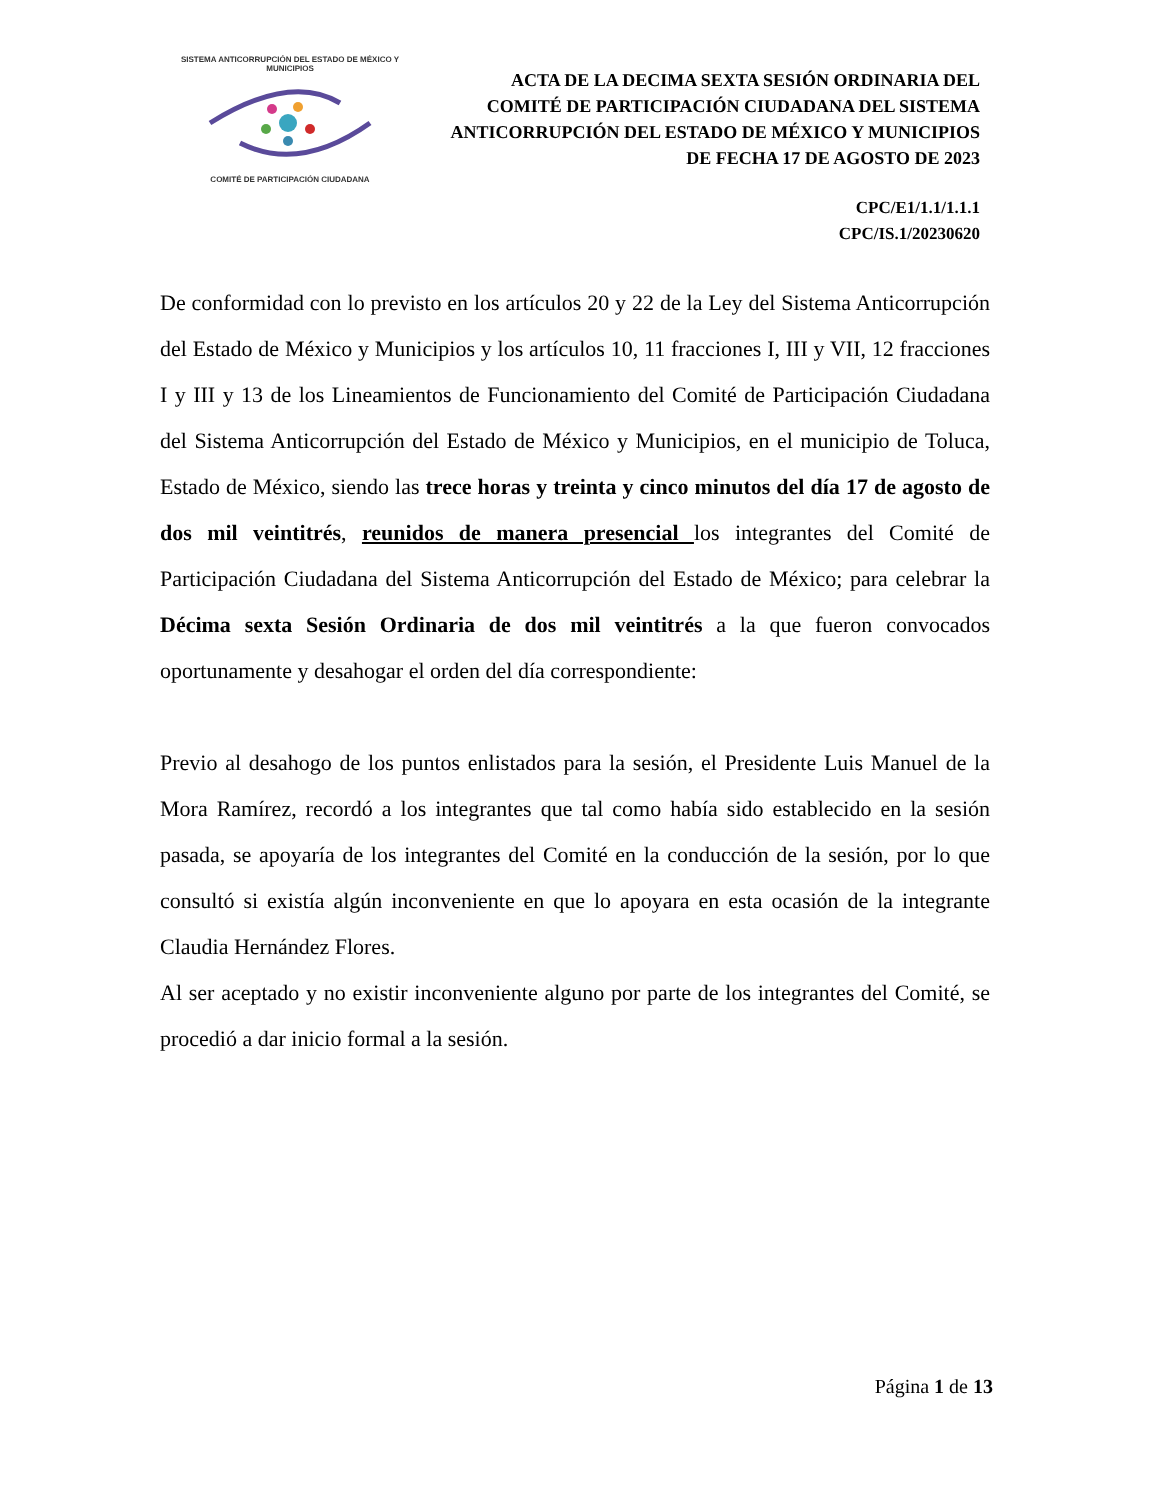SISTEMA ANTICORRUPCIÓN DEL ESTADO DE MÉXICO Y MUNICIPIOS
COMITÉ DE PARTICIPACIÓN CIUDADANA
ACTA DE LA DECIMA SEXTA SESIÓN ORDINARIA DEL COMITÉ DE PARTICIPACIÓN CIUDADANA DEL SISTEMA ANTICORRUPCIÓN DEL ESTADO DE MÉXICO Y MUNICIPIOS DE FECHA 17 DE AGOSTO DE 2023
CPC/E1/1.1/1.1.1
CPC/IS.1/20230620
De conformidad con lo previsto en los artículos 20 y 22 de la Ley del Sistema Anticorrupción del Estado de México y Municipios y los artículos 10, 11 fracciones I, III y VII, 12 fracciones I y III y 13 de los Lineamientos de Funcionamiento del Comité de Participación Ciudadana del Sistema Anticorrupción del Estado de México y Municipios, en el municipio de Toluca, Estado de México, siendo las trece horas y treinta y cinco minutos del día 17 de agosto de dos mil veintitrés, reunidos de manera presencial los integrantes del Comité de Participación Ciudadana del Sistema Anticorrupción del Estado de México; para celebrar la Décima sexta Sesión Ordinaria de dos mil veintitrés a la que fueron convocados oportunamente y desahogar el orden del día correspondiente:
Previo al desahogo de los puntos enlistados para la sesión, el Presidente Luis Manuel de la Mora Ramírez, recordó a los integrantes que tal como había sido establecido en la sesión pasada, se apoyaría de los integrantes del Comité en la conducción de la sesión, por lo que consultó si existía algún inconveniente en que lo apoyara en esta ocasión de la integrante Claudia Hernández Flores.
Al ser aceptado y no existir inconveniente alguno por parte de los integrantes del Comité, se procedió a dar inicio formal a la sesión.
Página 1 de 13